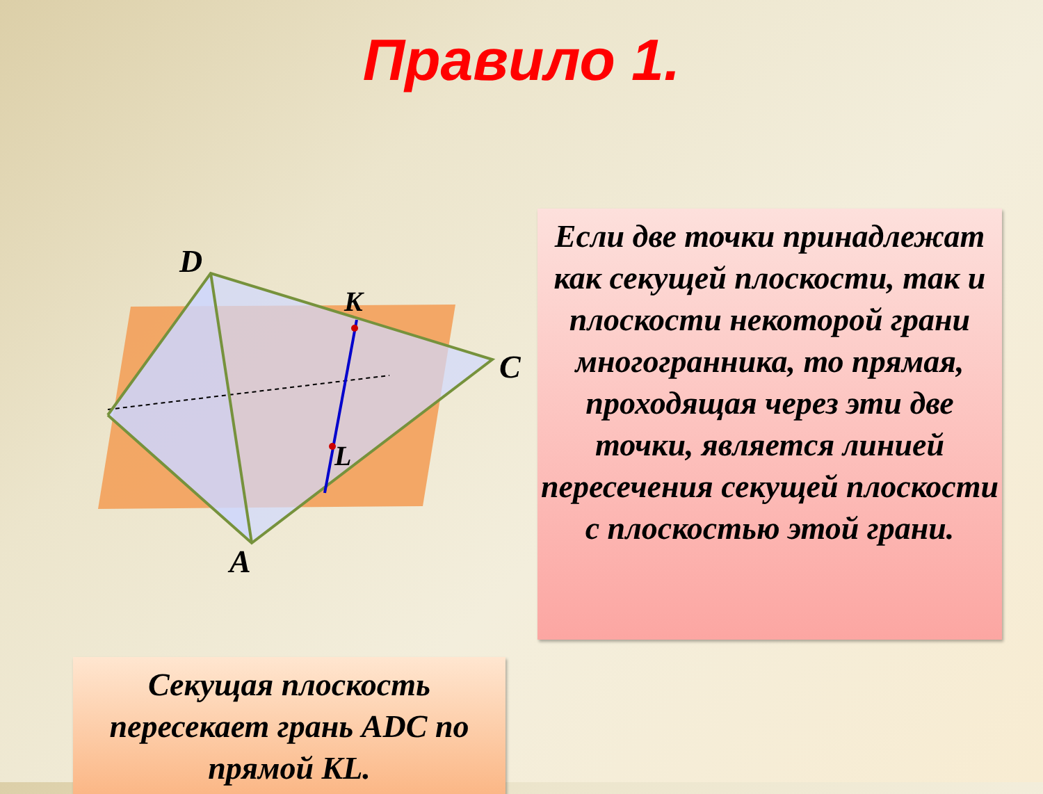Правило 1.
D
K
C
L
A
Если две точки принадлежат как секущей плоскости, так и плоскости некоторой грани многогранника, то прямая, проходящая через эти две точки, является линией пересечения секущей плоскости с плоскостью этой грани.
Секущая плоскость пересекает грань ADC по прямой KL.